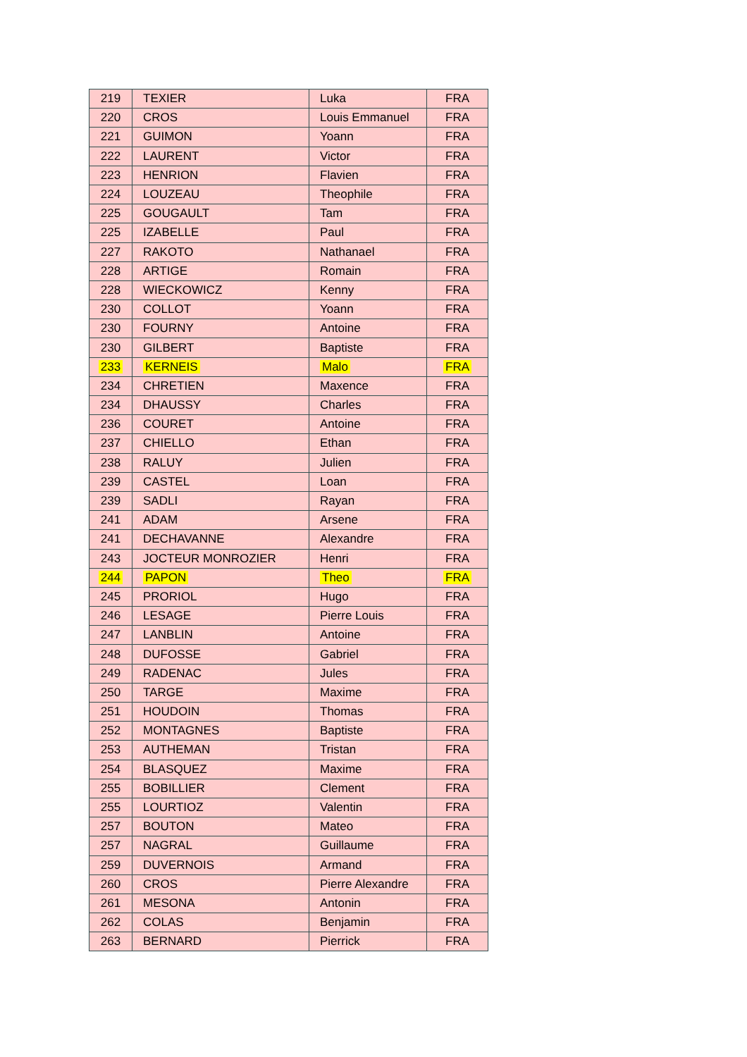| 219 | TEXIER | Luka | FRA |
| 220 | CROS | Louis Emmanuel | FRA |
| 221 | GUIMON | Yoann | FRA |
| 222 | LAURENT | Victor | FRA |
| 223 | HENRION | Flavien | FRA |
| 224 | LOUZEAU | Theophile | FRA |
| 225 | GOUGAULT | Tam | FRA |
| 225 | IZABELLE | Paul | FRA |
| 227 | RAKOTO | Nathanael | FRA |
| 228 | ARTIGE | Romain | FRA |
| 228 | WIECKOWICZ | Kenny | FRA |
| 230 | COLLOT | Yoann | FRA |
| 230 | FOURNY | Antoine | FRA |
| 230 | GILBERT | Baptiste | FRA |
| 233 | KERNEIS | Malo | FRA |
| 234 | CHRETIEN | Maxence | FRA |
| 234 | DHAUSSY | Charles | FRA |
| 236 | COURET | Antoine | FRA |
| 237 | CHIELLO | Ethan | FRA |
| 238 | RALUY | Julien | FRA |
| 239 | CASTEL | Loan | FRA |
| 239 | SADLI | Rayan | FRA |
| 241 | ADAM | Arsene | FRA |
| 241 | DECHAVANNE | Alexandre | FRA |
| 243 | JOCTEUR MONROZIER | Henri | FRA |
| 244 | PAPON | Theo | FRA |
| 245 | PRORIOL | Hugo | FRA |
| 246 | LESAGE | Pierre Louis | FRA |
| 247 | LANBLIN | Antoine | FRA |
| 248 | DUFOSSE | Gabriel | FRA |
| 249 | RADENAC | Jules | FRA |
| 250 | TARGE | Maxime | FRA |
| 251 | HOUDOIN | Thomas | FRA |
| 252 | MONTAGNES | Baptiste | FRA |
| 253 | AUTHEMAN | Tristan | FRA |
| 254 | BLASQUEZ | Maxime | FRA |
| 255 | BOBILLIER | Clement | FRA |
| 255 | LOURTIOZ | Valentin | FRA |
| 257 | BOUTON | Mateo | FRA |
| 257 | NAGRAL | Guillaume | FRA |
| 259 | DUVERNOIS | Armand | FRA |
| 260 | CROS | Pierre Alexandre | FRA |
| 261 | MESONA | Antonin | FRA |
| 262 | COLAS | Benjamin | FRA |
| 263 | BERNARD | Pierrick | FRA |